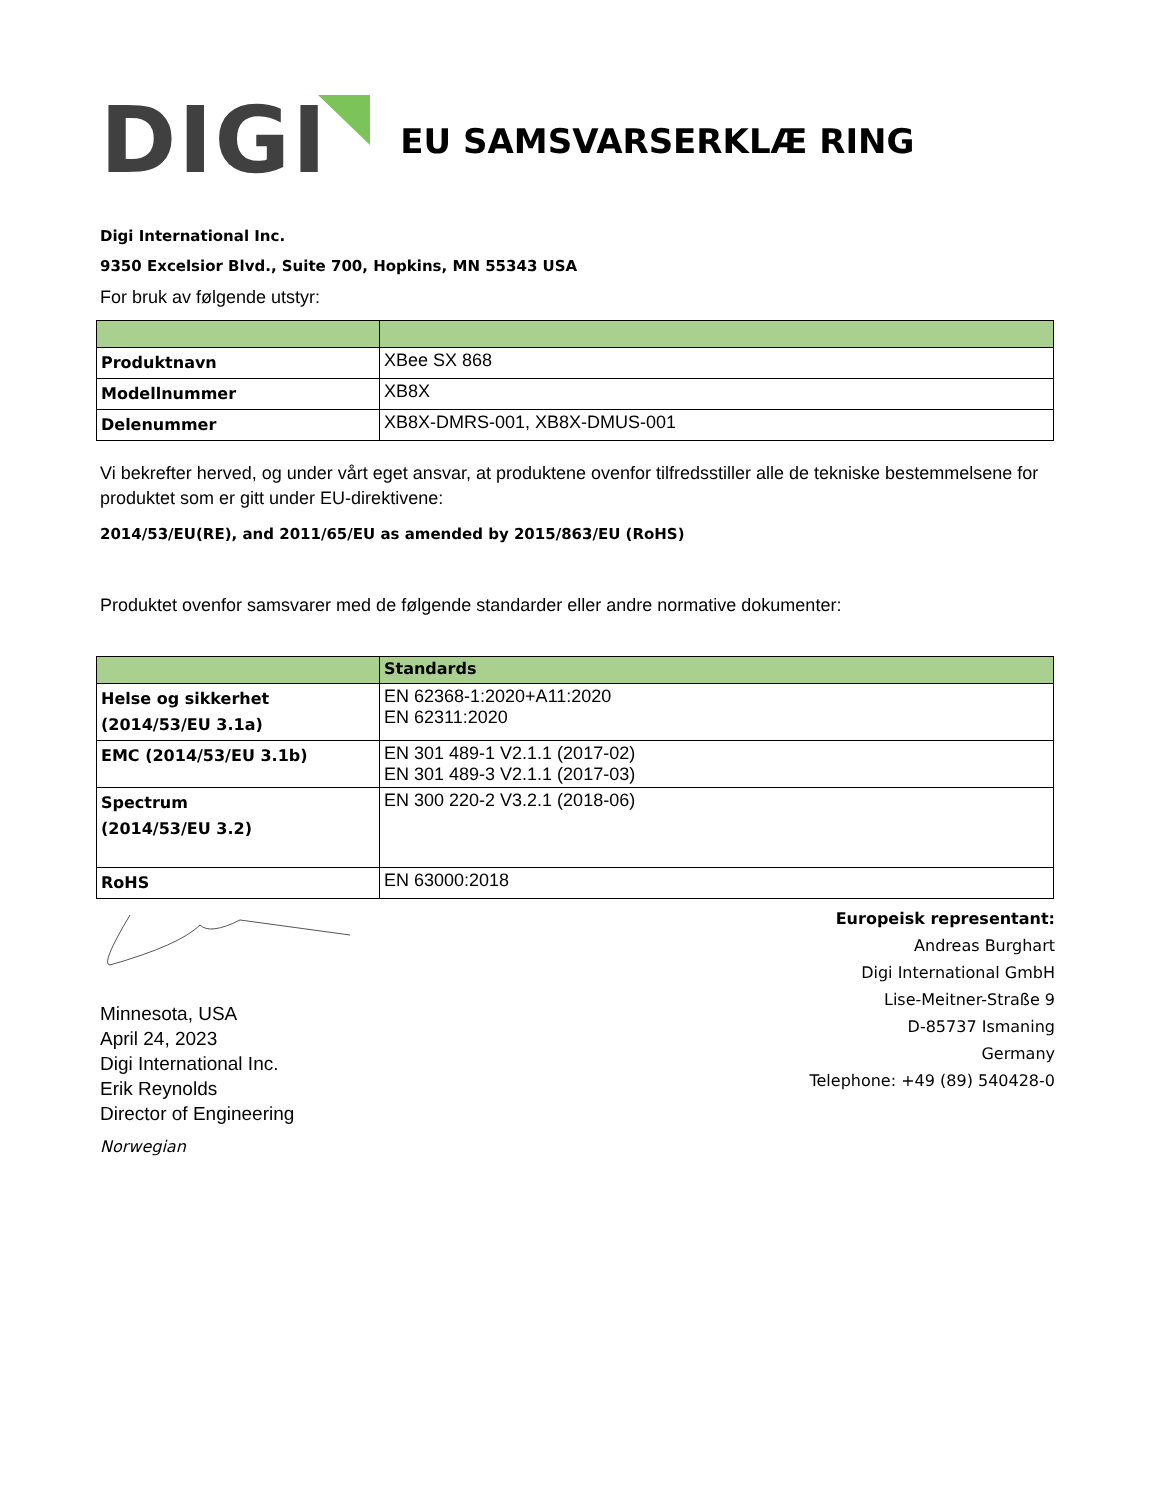DIGI
EU SAMSVARSERKLÆ RING
Digi International Inc.
9350 Excelsior Blvd., Suite 700, Hopkins, MN 55343 USA
For bruk av følgende utstyr:
| Produktnavn | XBee SX 868 |
| Modellnummer | XB8X |
| Delenummer | XB8X-DMRS-001, XB8X-DMUS-001 |
Vi bekrefter herved, og under vårt eget ansvar, at produktene ovenfor tilfredsstiller alle de tekniske bestemmelsene for produktet som er gitt under EU-direktivene:
2014/53/EU(RE), and 2011/65/EU as amended by 2015/863/EU (RoHS)
Produktet ovenfor samsvarer med de følgende standarder eller andre normative dokumenter:
| | Standards |
| --- | --- |
| Helse og sikkerhet (2014/53/EU 3.1a) | EN 62368-1:2020+A11:2020 EN 62311:2020 |
| EMC (2014/53/EU 3.1b) | EN 301 489-1 V2.1.1 (2017-02) EN 301 489-3 V2.1.1 (2017-03) |
| Spectrum (2014/53/EU 3.2) | EN 300 220-2 V3.2.1 (2018-06) |
| RoHS | EN 63000:2018 |
Minnesota, USA
April 24, 2023
Digi International Inc.
Erik Reynolds
Director of Engineering
Norwegian
Europeisk representant:
Andreas Burghart
Digi International GmbH
Lise-Meitner-Straße 9
D-85737 Ismaning
Germany
Telephone: +49 (89) 540428-0